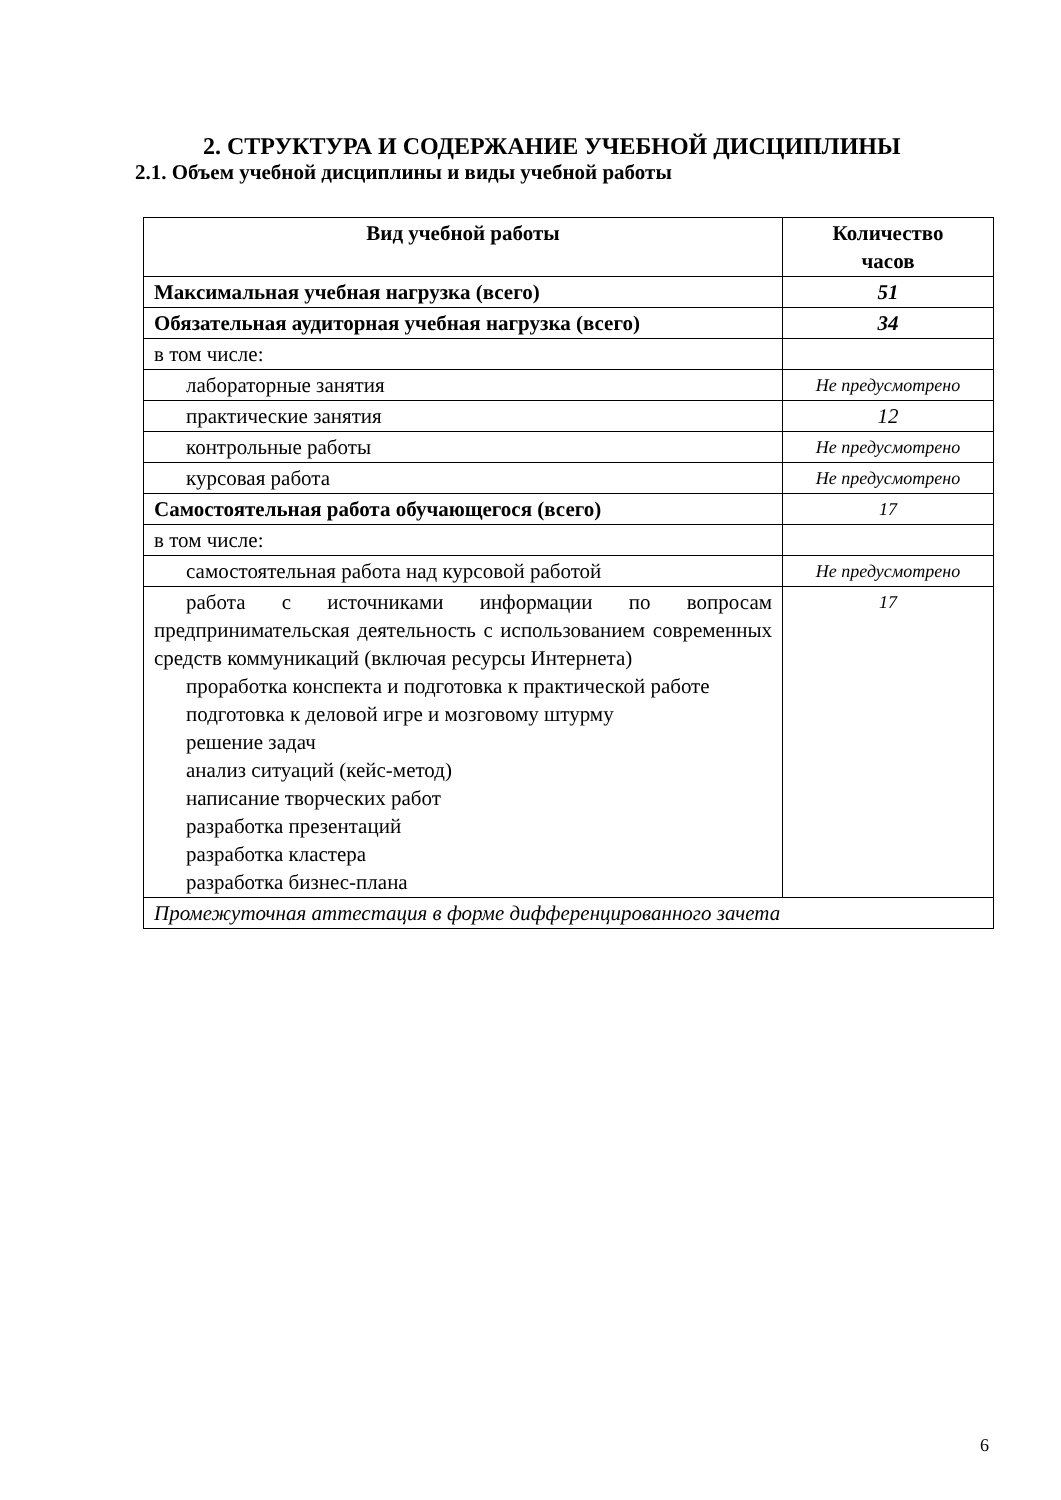2. СТРУКТУРА И СОДЕРЖАНИЕ УЧЕБНОЙ ДИСЦИПЛИНЫ
2.1. Объем учебной дисциплины и виды учебной работы
| Вид учебной работы | Количество часов |
| --- | --- |
| Максимальная учебная нагрузка (всего) | 51 |
| Обязательная аудиторная учебная нагрузка (всего) | 34 |
| в том числе: | |
| лабораторные занятия | Не предусмотрено |
| практические занятия | 12 |
| контрольные работы | Не предусмотрено |
| курсовая работа | Не предусмотрено |
| Самостоятельная работа обучающегося (всего) | 17 |
| в том числе: | |
| самостоятельная работа над курсовой работой | Не предусмотрено |
| работа с источниками информации по вопросам предпринимательская деятельность с использованием современных средств коммуникаций (включая ресурсы Интернета) проработка конспекта и подготовка к практической работе подготовка к деловой игре и мозговому штурму решение задач анализ ситуаций (кейс-метод) написание творческих работ разработка презентаций разработка кластера разработка бизнес-плана | 17 |
| Промежуточная аттестация в форме дифференцированного зачета | |
6